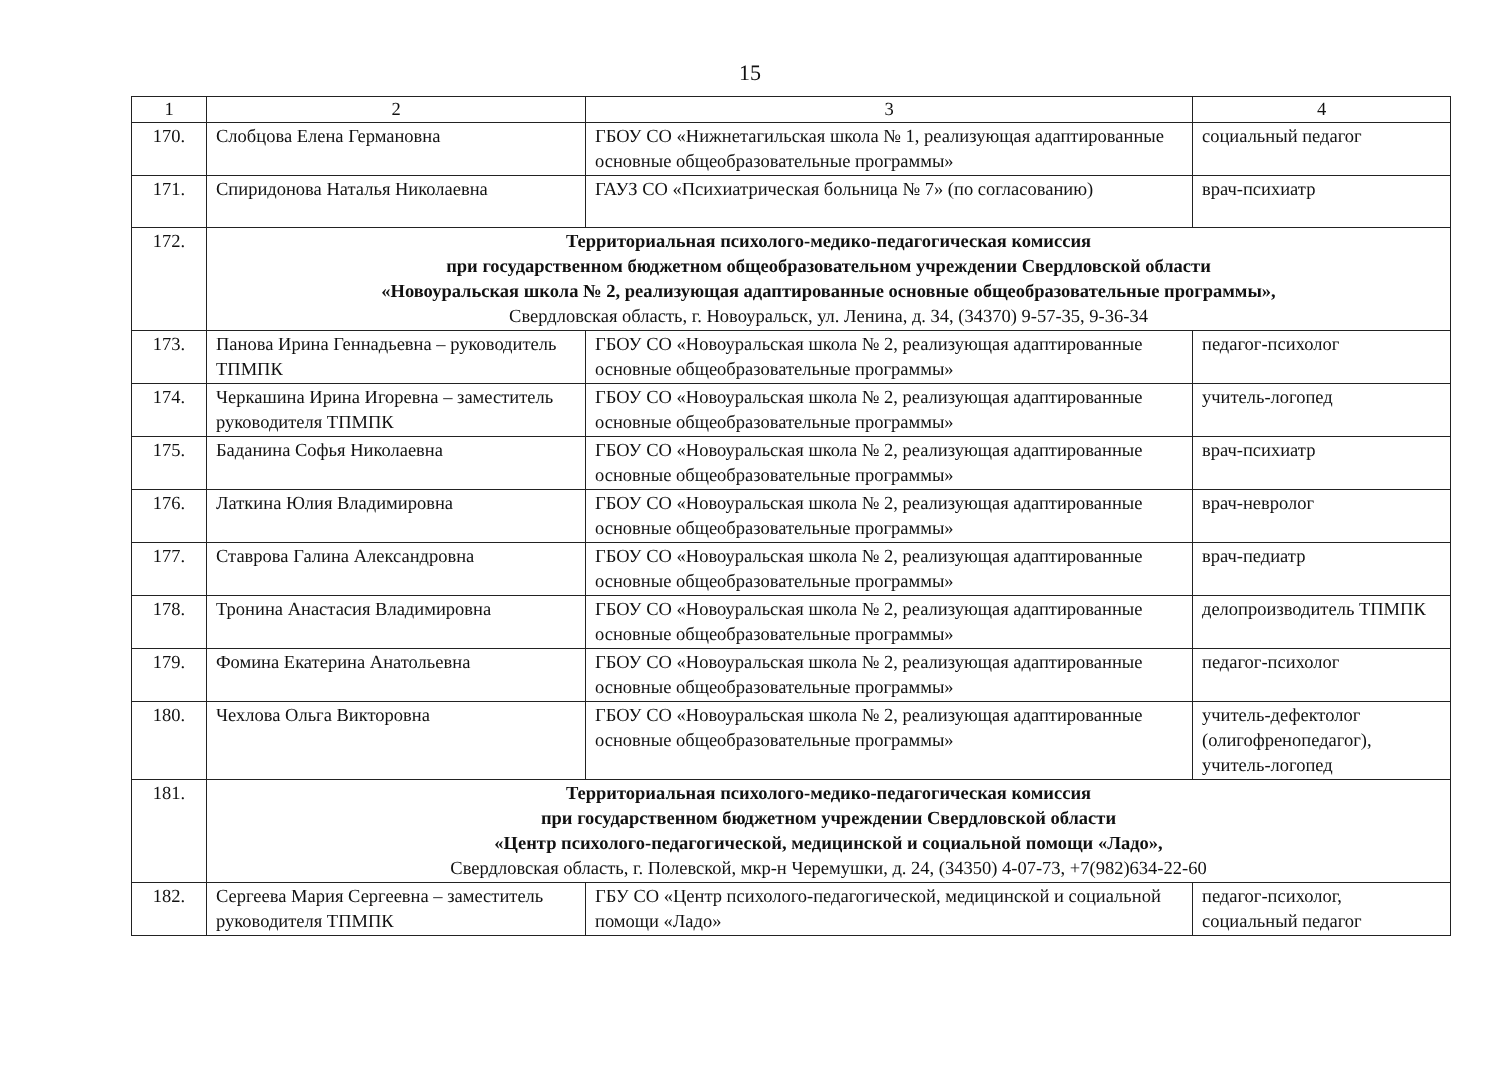15
| 1 | 2 | 3 | 4 |
| --- | --- | --- | --- |
| 170. | Слобцова Елена Германовна | ГБОУ СО «Нижнетагильская школа № 1, реализующая адаптированные основные общеобразовательные программы» | социальный педагог |
| 171. | Спиридонова Наталья Николаевна | ГАУЗ СО «Психиатрическая больница № 7» (по согласованию) | врач-психиатр |
| 172. | Территориальная психолого-медико-педагогическая комиссия при государственном бюджетном общеобразовательном учреждении Свердловской области «Новоуральская школа № 2, реализующая адаптированные основные общеобразовательные программы», Свердловская область, г. Новоуральск, ул. Ленина, д. 34, (34370) 9-57-35, 9-36-34 | | |
| 173. | Панова Ирина Геннадьевна – руководитель ТПМПК | ГБОУ СО «Новоуральская школа № 2, реализующая адаптированные основные общеобразовательные программы» | педагог-психолог |
| 174. | Черкашина Ирина Игоревна – заместитель руководителя ТПМПК | ГБОУ СО «Новоуральская школа № 2, реализующая адаптированные основные общеобразовательные программы» | учитель-логопед |
| 175. | Баданина Софья Николаевна | ГБОУ СО «Новоуральская школа № 2, реализующая адаптированные основные общеобразовательные программы» | врач-психиатр |
| 176. | Латкина Юлия Владимировна | ГБОУ СО «Новоуральская школа № 2, реализующая адаптированные основные общеобразовательные программы» | врач-невролог |
| 177. | Ставрова Галина Александровна | ГБОУ СО «Новоуральская школа № 2, реализующая адаптированные основные общеобразовательные программы» | врач-педиатр |
| 178. | Тронина Анастасия Владимировна | ГБОУ СО «Новоуральская школа № 2, реализующая адаптированные основные общеобразовательные программы» | делопроизводитель ТПМПК |
| 179. | Фомина Екатерина Анатольевна | ГБОУ СО «Новоуральская школа № 2, реализующая адаптированные основные общеобразовательные программы» | педагог-психолог |
| 180. | Чехлова Ольга Викторовна | ГБОУ СО «Новоуральская школа № 2, реализующая адаптированные основные общеобразовательные программы» | учитель-дефектолог (олигофренопедагог), учитель-логопед |
| 181. | Территориальная психолого-медико-педагогическая комиссия при государственном бюджетном учреждении Свердловской области «Центр психолого-педагогической, медицинской и социальной помощи «Ладо», Свердловская область, г. Полевской, мкр-н Черемушки, д. 24, (34350) 4-07-73, +7(982)634-22-60 | | |
| 182. | Сергеева Мария Сергеевна – заместитель руководителя ТПМПК | ГБУ СО «Центр психолого-педагогической, медицинской и социальной помощи «Ладо» | педагог-психолог, социальный педагог |